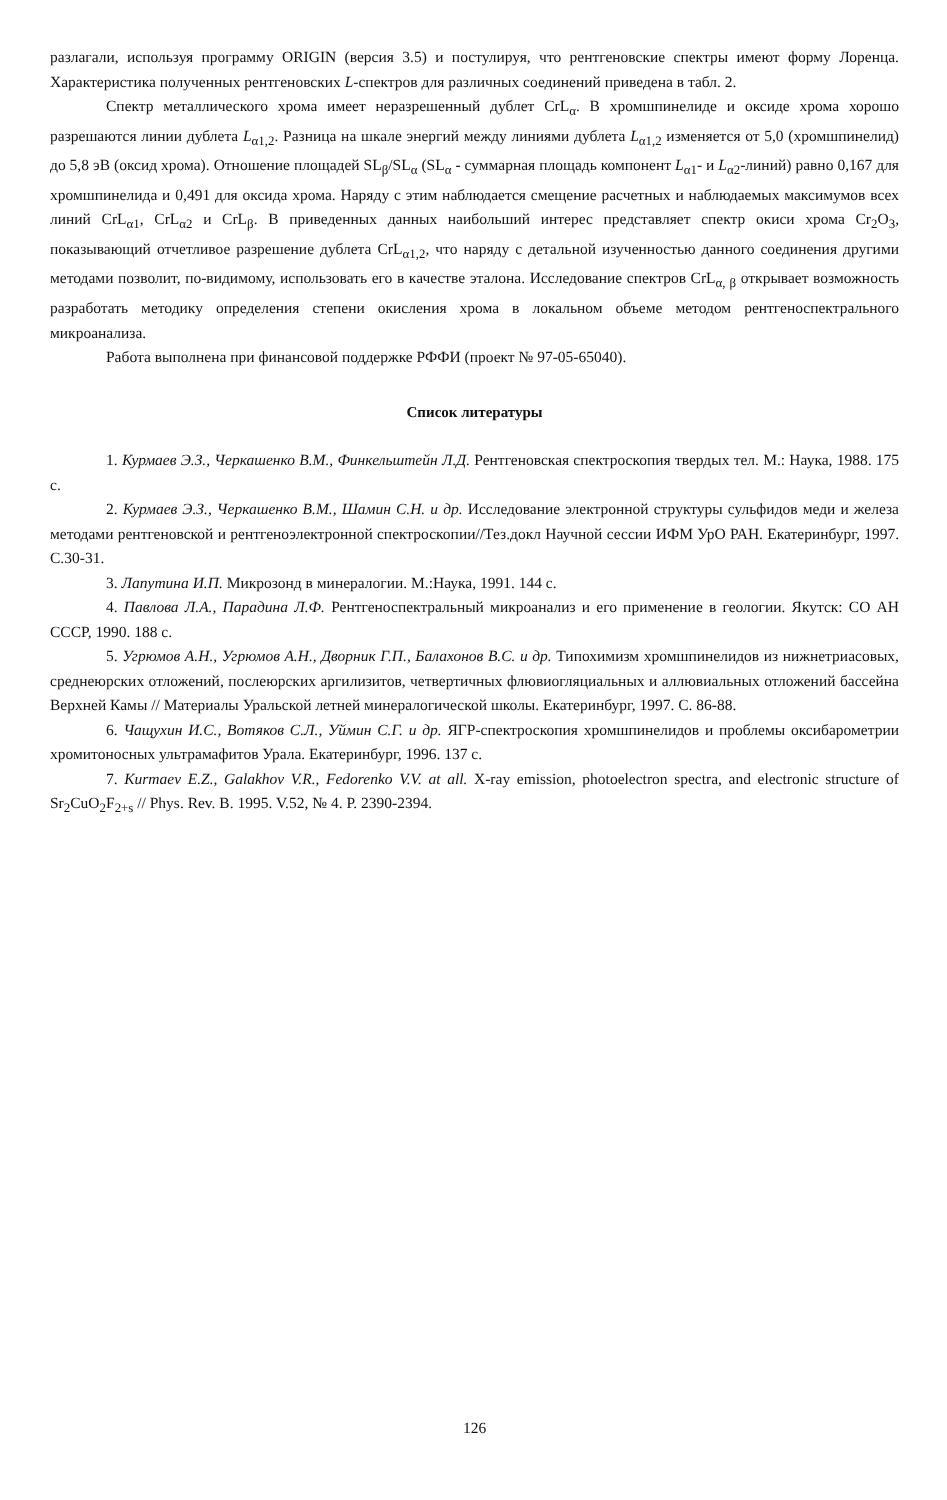разлагали, используя программу ORIGIN (версия 3.5) и постулируя, что рентгеновские спектры имеют форму Лоренца. Характеристика полученных рентгеновских L-спектров для различных соединений приведена в табл. 2.
Спектр металлического хрома имеет неразрешенный дублет CrL<sub>α</sub>. В хромшпинелиде и оксиде хрома хорошо разрешаются линии дублета L<sub>α1,2</sub>. Разница на шкале энергий между линиями дублета L<sub>α1,2</sub> изменяется от 5,0 (хромшпинелид) до 5,8 эВ (оксид хрома). Отношение площадей SL<sub>β</sub>/SL<sub>α</sub> (SL<sub>α</sub> - суммарная площадь компонент L<sub>α1</sub>- и L<sub>α2</sub>-линий) равно 0,167 для хромшпинелида и 0,491 для оксида хрома. Наряду с этим наблюдается смещение расчетных и наблюдаемых максимумов всех линий CrL<sub>α1</sub>, CrL<sub>α2</sub> и CrL<sub>β</sub>. В приведенных данных наибольший интерес представляет спектр окиси хрома Cr<sub>2</sub>O<sub>3</sub>, показывающий отчетливое разрешение дублета CrL<sub>α1,2</sub>, что наряду с детальной изученностью данного соединения другими методами позволит, по-видимому, использовать его в качестве эталона. Исследование спектров CrL<sub>α, β</sub> открывает возможность разработать методику определения степени окисления хрома в локальном объеме методом рентгеноспектрального микроанализа.
Работа выполнена при финансовой поддержке РФФИ (проект № 97-05-65040).
Список литературы
1. Курмаев Э.З., Черкашенко В.М., Финкельштейн Л.Д. Рентгеновская спектроскопия твердых тел. М.: Наука, 1988. 175 с.
2. Курмаев Э.З., Черкашенко В.М., Шамин С.Н. и др. Исследование электронной структуры сульфидов меди и железа методами рентгеновской и рентгеноэлектронной спектроскопии//Тез.докл Научной сессии ИФМ УрО РАН. Екатеринбург, 1997. С.30-31.
3. Лапутина И.П. Микрозонд в минералогии. М.:Наука, 1991. 144 с.
4. Павлова Л.А., Парадина Л.Ф. Рентгеноспектральный микроанализ и его применение в геологии. Якутск: СО АН СССР, 1990. 188 с.
5. Угрюмов А.Н., Угрюмов А.Н., Дворник Г.П., Балахонов В.С. и др. Типохимизм хромшпинелидов из нижнетриасовых, среднеюрских отложений, послеюрских аргилизитов, четвертичных флювиогляциальных и аллювиальных отложений бассейна Верхней Камы // Материалы Уральской летней минералогической школы. Екатеринбург, 1997. С. 86-88.
6. Чащухин И.С., Вотяков С.Л., Уймин С.Г. и др. ЯГР-спектроскопия хромшпинелидов и проблемы оксибарометрии хромитоносных ультрамафитов Урала. Екатеринбург, 1996. 137 с.
7. Kurmaev E.Z., Galakhov V.R., Fedorenko V.V. at all. X-ray emission, photoelectron spectra, and electronic structure of Sr<sub>2</sub>CuO<sub>2</sub>F<sub>2+s</sub> // Phys. Rev. B. 1995. V.52, № 4. P. 2390-2394.
126